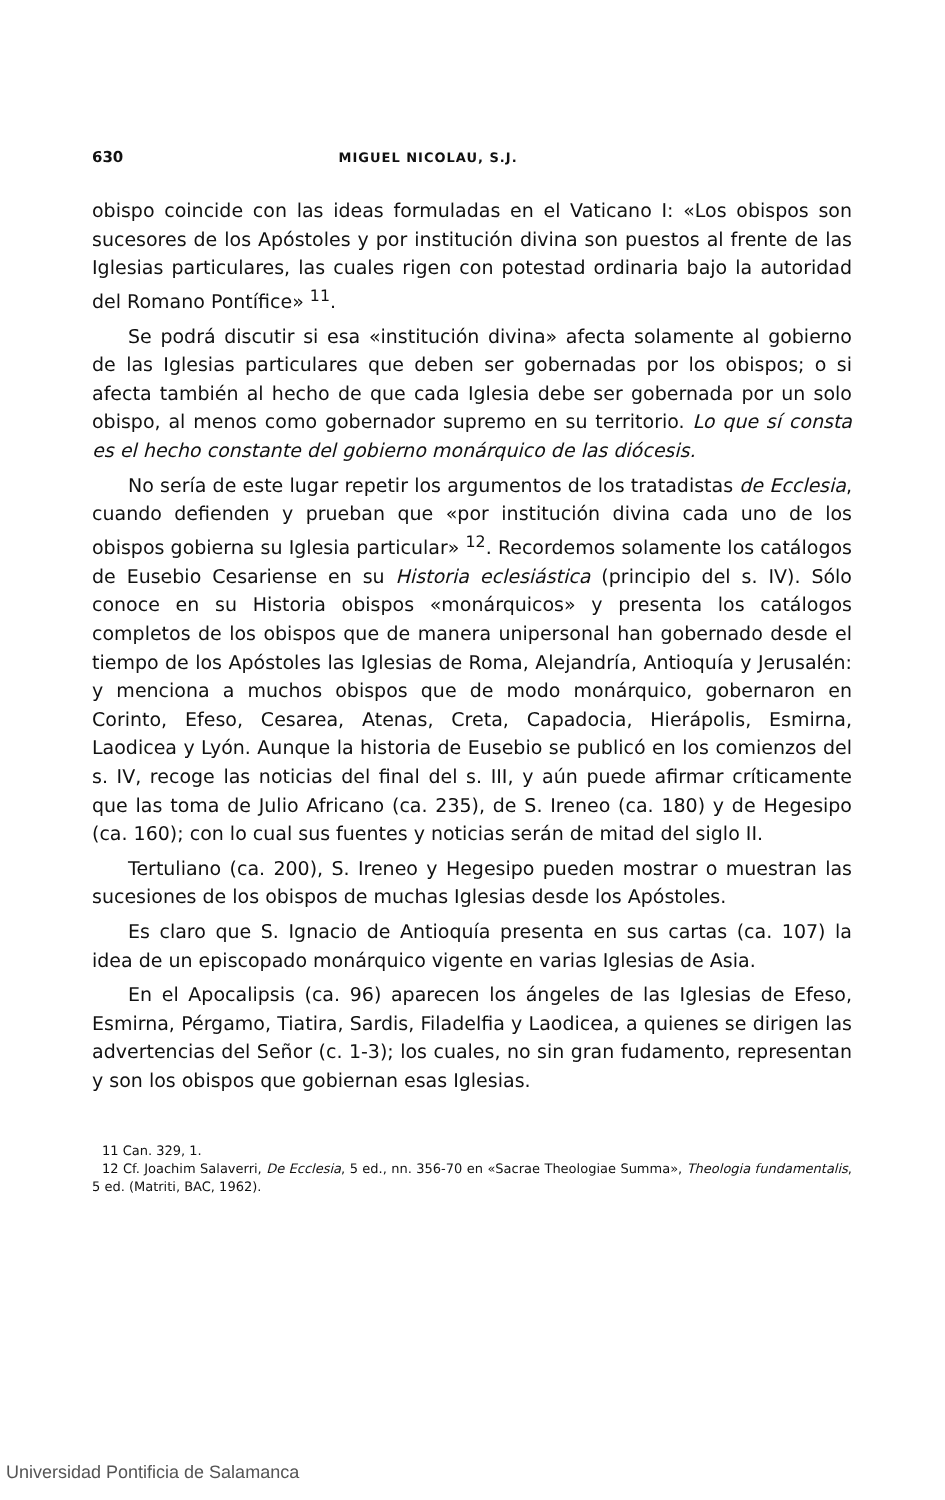630 MIGUEL NICOLAU, S.J.
obispo coincide con las ideas formuladas en el Vaticano I: «Los obispos son sucesores de los Apóstoles y por institución divina son puestos al frente de las Iglesias particulares, las cuales rigen con potestad ordinaria bajo la autoridad del Romano Pontífice» <sup>11</sup>.
Se podrá discutir si esa «institución divina» afecta solamente al gobierno de las Iglesias particulares que deben ser gobernadas por los obispos; o si afecta también al hecho de que cada Iglesia debe ser gobernada por un solo obispo, al menos como gobernador supremo en su territorio. Lo que sí consta es el hecho constante del gobierno monárquico de las diócesis.
No sería de este lugar repetir los argumentos de los tratadistas de Ecclesia, cuando defienden y prueban que «por institución divina cada uno de los obispos gobierna su Iglesia particular» <sup>12</sup>. Recordemos solamente los catálogos de Eusebio Cesariense en su Historia eclesiástica (principio del s. IV). Sólo conoce en su Historia obispos «monárquicos» y presenta los catálogos completos de los obispos que de manera unipersonal han gobernado desde el tiempo de los Apóstoles las Iglesias de Roma, Alejandría, Antioquía y Jerusalén: y menciona a muchos obispos que de modo monárquico, gobernaron en Corinto, Efeso, Cesarea, Atenas, Creta, Capadocia, Hierápolis, Esmirna, Laodicea y Lyón. Aunque la historia de Eusebio se publicó en los comienzos del s. IV, recoge las noticias del final del s. III, y aún puede afirmar críticamente que las toma de Julio Africano (ca. 235), de S. Ireneo (ca. 180) y de Hegesipo (ca. 160); con lo cual sus fuentes y noticias serán de mitad del siglo II.
Tertuliano (ca. 200), S. Ireneo y Hegesipo pueden mostrar o muestran las sucesiones de los obispos de muchas Iglesias desde los Apóstoles.
Es claro que S. Ignacio de Antioquía presenta en sus cartas (ca. 107) la idea de un episcopado monárquico vigente en varias Iglesias de Asia.
En el Apocalipsis (ca. 96) aparecen los ángeles de las Iglesias de Efeso, Esmirna, Pérgamo, Tiatira, Sardis, Filadelfia y Laodicea, a quienes se dirigen las advertencias del Señor (c. 1-3); los cuales, no sin gran fudamento, representan y son los obispos que gobiernan esas Iglesias.
11 Can. 329, 1.
12 Cf. Joachim Salaverri, De Ecclesia, 5 ed., nn. 356-70 en «Sacrae Theologiae Summa», Theologia fundamentalis, 5 ed. (Matriti, BAC, 1962).
Universidad Pontificia de Salamanca